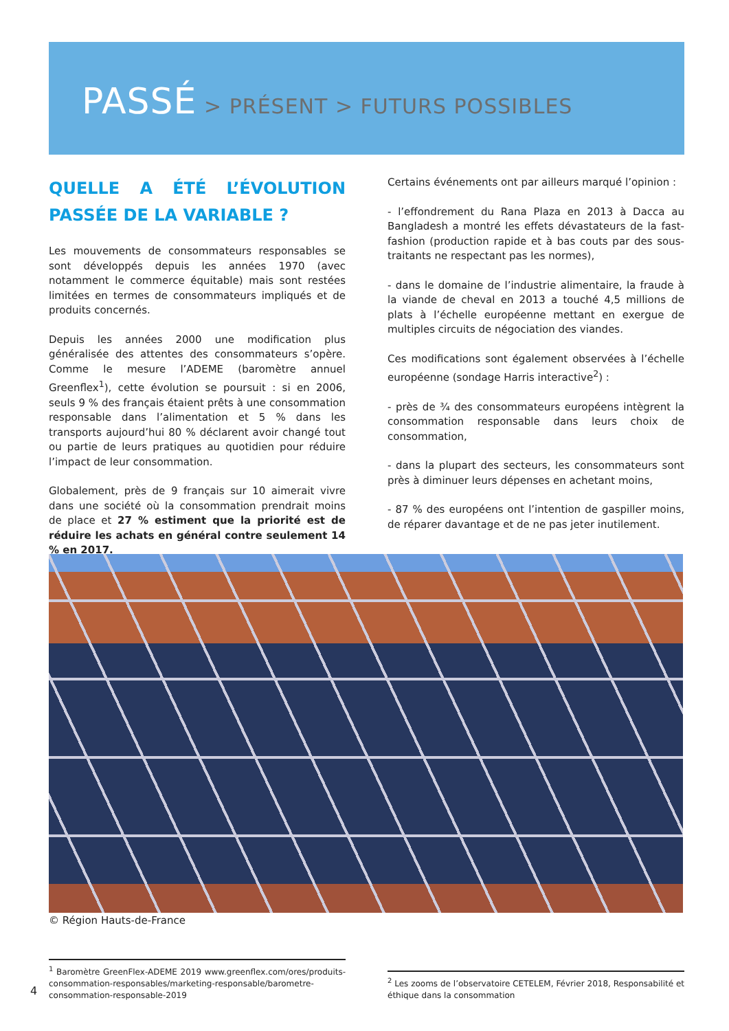PASSÉ > PRÉSENT > FUTURS POSSIBLES
QUELLE A ÉTÉ L’ÉVOLUTION PASSÉE DE LA VARIABLE ?
Les mouvements de consommateurs responsables se sont développés depuis les années 1970 (avec notamment le commerce équitable) mais sont restées limitées en termes de consommateurs impliqués et de produits concernés.
Depuis les années 2000 une modification plus généralisée des attentes des consommateurs s’opère. Comme le mesure l’ADEME (baromètre annuel Greenflex<sup>1</sup>), cette évolution se poursuit : si en 2006, seuls 9 % des français étaient prêts à une consommation responsable dans l’alimentation et 5 % dans les transports aujourd’hui 80 % déclarent avoir changé tout ou partie de leurs pratiques au quotidien pour réduire l’impact de leur consommation.
Globalement, près de 9 français sur 10 aimerait vivre dans une société où la consommation prendrait moins de place et 27 % estiment que la priorité est de réduire les achats en général contre seulement 14 % en 2017.
Certains événements ont par ailleurs marqué l’opinion :
- l’effondrement du Rana Plaza en 2013 à Dacca au Bangladesh a montré les effets dévastateurs de la fast-fashion (production rapide et à bas couts par des sous-traitants ne respectant pas les normes),
- dans le domaine de l’industrie alimentaire, la fraude à la viande de cheval en 2013 a touché 4,5 millions de plats à l’échelle européenne mettant en exergue de multiples circuits de négociation des viandes.
Ces modifications sont également observées à l’échelle européenne (sondage Harris interactive<sup>2</sup>) :
- près de ¾ des consommateurs européens intègrent la consommation responsable dans leurs choix de consommation,
- dans la plupart des secteurs, les consommateurs sont près à diminuer leurs dépenses en achetant moins,
- 87 % des européens ont l’intention de gaspiller moins, de réparer davantage et de ne pas jeter inutilement.
© Région Hauts-de-France
<sup>1</sup> Baromètre GreenFlex-ADEME 2019 www.greenflex.com/ores/produits-consommation-responsables/marketing-responsable/barometre-consommation-responsable-2019
4
<sup>2</sup> Les zooms de l’observatoire CETELEM, Février 2018, Responsabilité et éthique dans la consommation